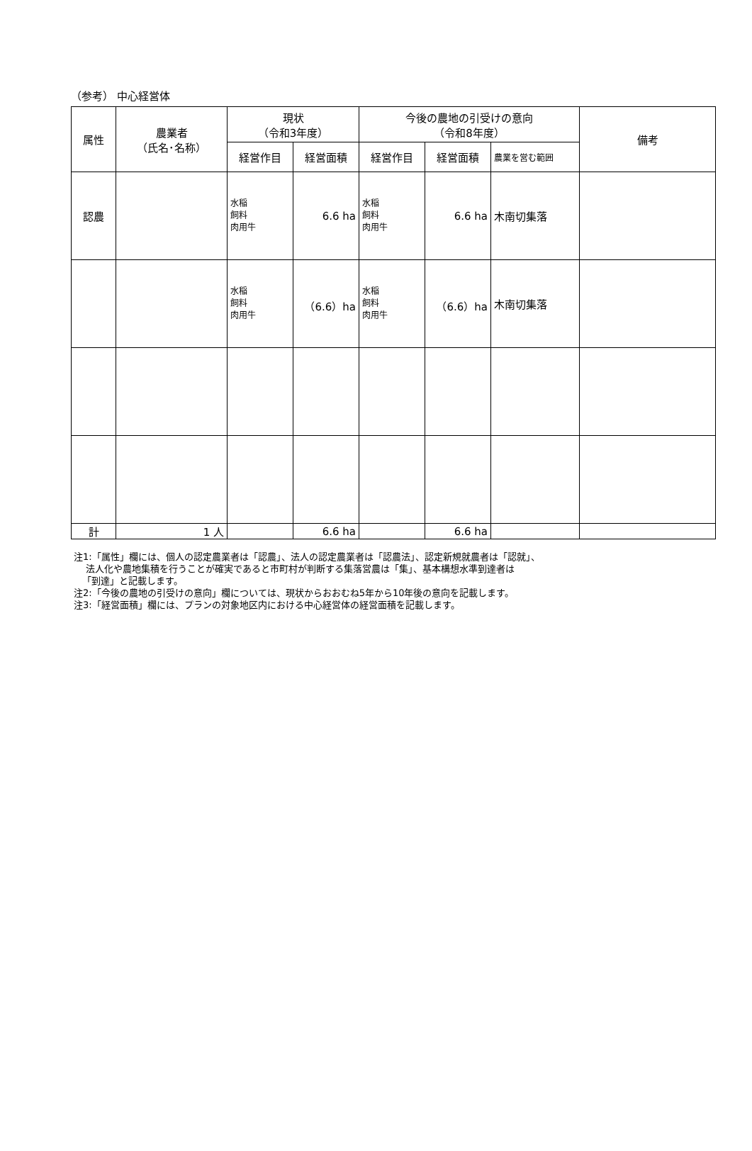（参考） 中心経営体
| 属性 | 農業者 （氏名･名称） | 現状 （令和3年度） | | 今後の農地の引受けの意向 （令和8年度） | | | 備考 |
| --- | --- | --- | --- | --- | --- | --- | --- |
| | | 経営作目 | 経営面積 | 経営作目 | 経営面積 | 農業を営む範囲 | |
| 認農 | | 水稲 飼料 肉用牛 | 6.6 ha | 水稲 飼料 肉用牛 | 6.6 ha | 木南切集落 | |
| | | 水稲 飼料 肉用牛 | （6.6）ha | 水稲 飼料 肉用牛 | （6.6）ha | 木南切集落 | |
| 計 | 1 人 | | 6.6 ha | | 6.6 ha | | |
注1:「属性」欄には、個人の認定農業者は「認農」、法人の認定農業者は「認農法」、認定新規就農者は「認就」、
法人化や農地集積を行うことが確実であると市町村が判断する集落営農は「集」、基本構想水準到達者は
「到達」と記載します。
注2:「今後の農地の引受けの意向」欄については、現状からおおむね5年から10年後の意向を記載します。
注3:「経営面積」欄には、プランの対象地区内における中心経営体の経営面積を記載します。